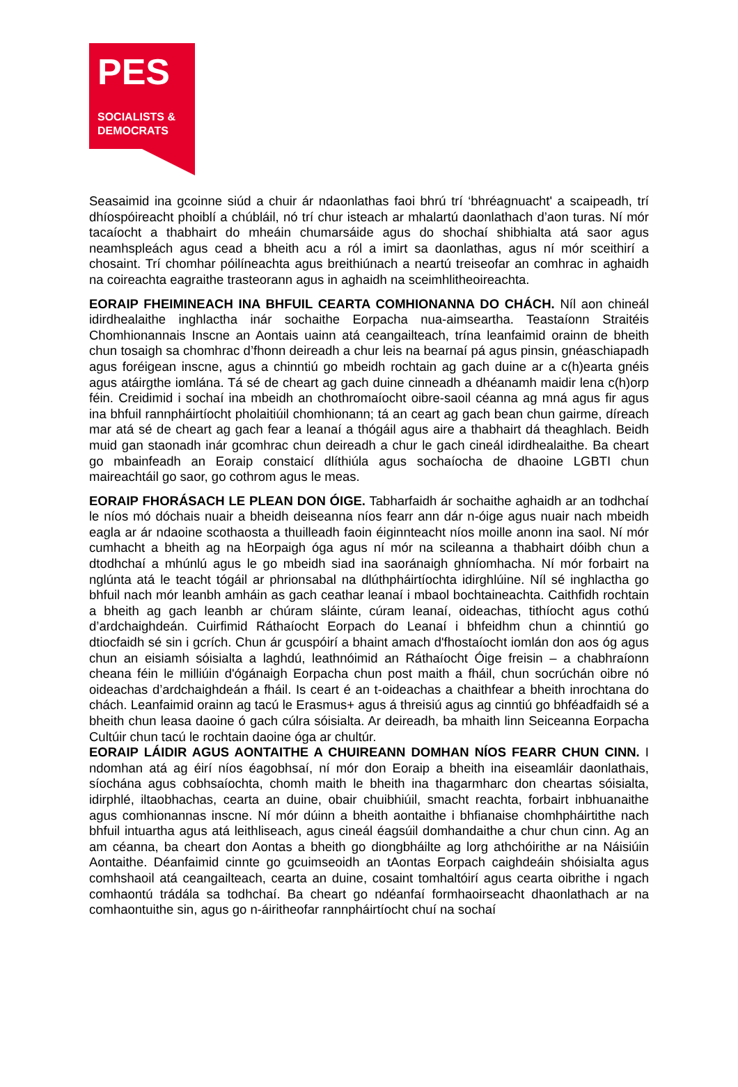PES
SOCIALISTS &
DEMOCRATS
Seasaimid ina gcoinne siúd a chuir ár ndaonlathas faoi bhrú trí ‘bhréagnuacht' a scaipeadh, trí dhíospóireacht phoiblí a chúbláil, nó trí chur isteach ar mhalartú daonlathach d’aon turas. Ní mór tacaíocht a thabhairt do mheáin chumarsáide agus do shochaí shibhialta atá saor agus neamhspleách agus cead a bheith acu a ról a imirt sa daonlathas, agus ní mór sceithirí a chosaint. Trí chomhar póilíneachta agus breithiúnach a neartú treiseofar an comhrac in aghaidh na coireachta eagraithe trasteorann agus in aghaidh na sceimhlitheoireachta.
EORAIP FHEIMINEACH INA BHFUIL CEARTA COMHIONANNA DO CHÁCH. Níl aon chineál idirdhealaithe inghlactha inár sochaithe Eorpacha nua-aimseartha. Teastaíonn Straitéis Chomhionannais Inscne an Aontais uainn atá ceangailteach, trína leanfaimid orainn de bheith chun tosaigh sa chomhrac d’fhonn deireadh a chur leis na bearnaí pá agus pinsin, gnéaschiapadh agus foréigean inscne, agus a chinntiú go mbeidh rochtain ag gach duine ar a c(h)earta gnéis agus atáirgthe iomlána. Tá sé de cheart ag gach duine cinneadh a dhéanamh maidir lena c(h)orp féin. Creidimid i sochaí ina mbeidh an chothromaíocht oibre-saoil céanna ag mná agus fir agus ina bhfuil rannpháirtíocht pholaitiúil chomhionann; tá an ceart ag gach bean chun gairme, díreach mar atá sé de cheart ag gach fear a leanaí a thógáil agus aire a thabhairt dá theaghlach. Beidh muid gan staonadh inár gcomhrac chun deireadh a chur le gach cineál idirdhealaithe. Ba cheart go mbainfeadh an Eoraip constaicí dlíthiúla agus sochaíocha de dhaoine LGBTI chun maireachtáil go saor, go cothrom agus le meas.
EORAIP FHORÁSACH LE PLEAN DON ÓIGE. Tabharfaidh ár sochaithe aghaidh ar an todhchaí le níos mó dóchais nuair a bheidh deiseanna níos fearr ann dár n-óige agus nuair nach mbeidh eagla ar ár ndaoine scothaosta a thuilleadh faoin éiginnteacht níos moille anonn ina saol. Ní mór cumhacht a bheith ag na hEorpaigh óga agus ní mór na scileanna a thabhairt dóibh chun a dtodhchaí a mhúnlú agus le go mbeidh siad ina saoránaigh ghníomhacha. Ní mór forbairt na nglúnta atá le teacht tógáil ar phrionsabal na dlúthpháirtíochta idirghlúine. Níl sé inghlactha go bhfuil nach mór leanbh amháin as gach ceathar leanaí i mbaol bochtaineachta. Caithfidh rochtain a bheith ag gach leanbh ar chúram sláinte, cúram leanaí, oideachas, tithíocht agus cothú d’ardchaighdeán. Cuirfimid Ráthaíocht Eorpach do Leanaí i bhfeidhm chun a chinntiú go dtiocfaidh sé sin i gcrích. Chun ár gcuspóirí a bhaint amach d'fhostaíocht iomlán don aos óg agus chun an eisiamh sóisialta a laghdú, leathnóimid an Ráthaíocht Óige freisin – a chabhraíonn cheana féin le milliúin d'ógánaigh Eorpacha chun post maith a fháil, chun socrúchán oibre nó oideachas d’ardchaighdeán a fháil. Is ceart é an t-oideachas a chaithfear a bheith inrochtana do chách. Leanfaimid orainn ag tacú le Erasmus+ agus á threisiú agus ag cinntiú go bhféadfaidh sé a bheith chun leasa daoine ó gach cúlra sóisialta. Ar deireadh, ba mhaith linn Seiceanna Eorpacha Cultúir chun tacú le rochtain daoine óga ar chultúr.
EORAIP LÁIDIR AGUS AONTAITHE A CHUIREANN DOMHAN NÍOS FEARR CHUN CINN. I ndomhan atá ag éirí níos éagobhsaí, ní mór don Eoraip a bheith ina eiseamláir daonlathais, síochána agus cobhsaíochta, chomh maith le bheith ina thagarmharc don cheartas sóisialta, idirphlé, iltaobhachas, cearta an duine, obair chuibhiúil, smacht reachta, forbairt inbhuanaithe agus comhionannas inscne. Ní mór dúinn a bheith aontaithe i bhfianaise chomhpháirtithe nach bhfuil intuartha agus atá leithliseach, agus cineál éagsúil domhandaithe a chur chun cinn. Ag an am céanna, ba cheart don Aontas a bheith go diongbháilte ag lorg athchóirithe ar na Náisiúin Aontaithe. Déanfaimid cinnte go gcuimseoidh an tAontas Eorpach caighdeáin shóisialta agus comhshaoil atá ceangailteach, cearta an duine, cosaint tomhaltóirí agus cearta oibrithe i ngach comhaontú trádála sa todhchaí. Ba cheart go ndéanfaí formhaoirseacht dhaonlathach ar na comhaontuithe sin, agus go n-áiritheofar rannpháirtíocht chuí na sochaí